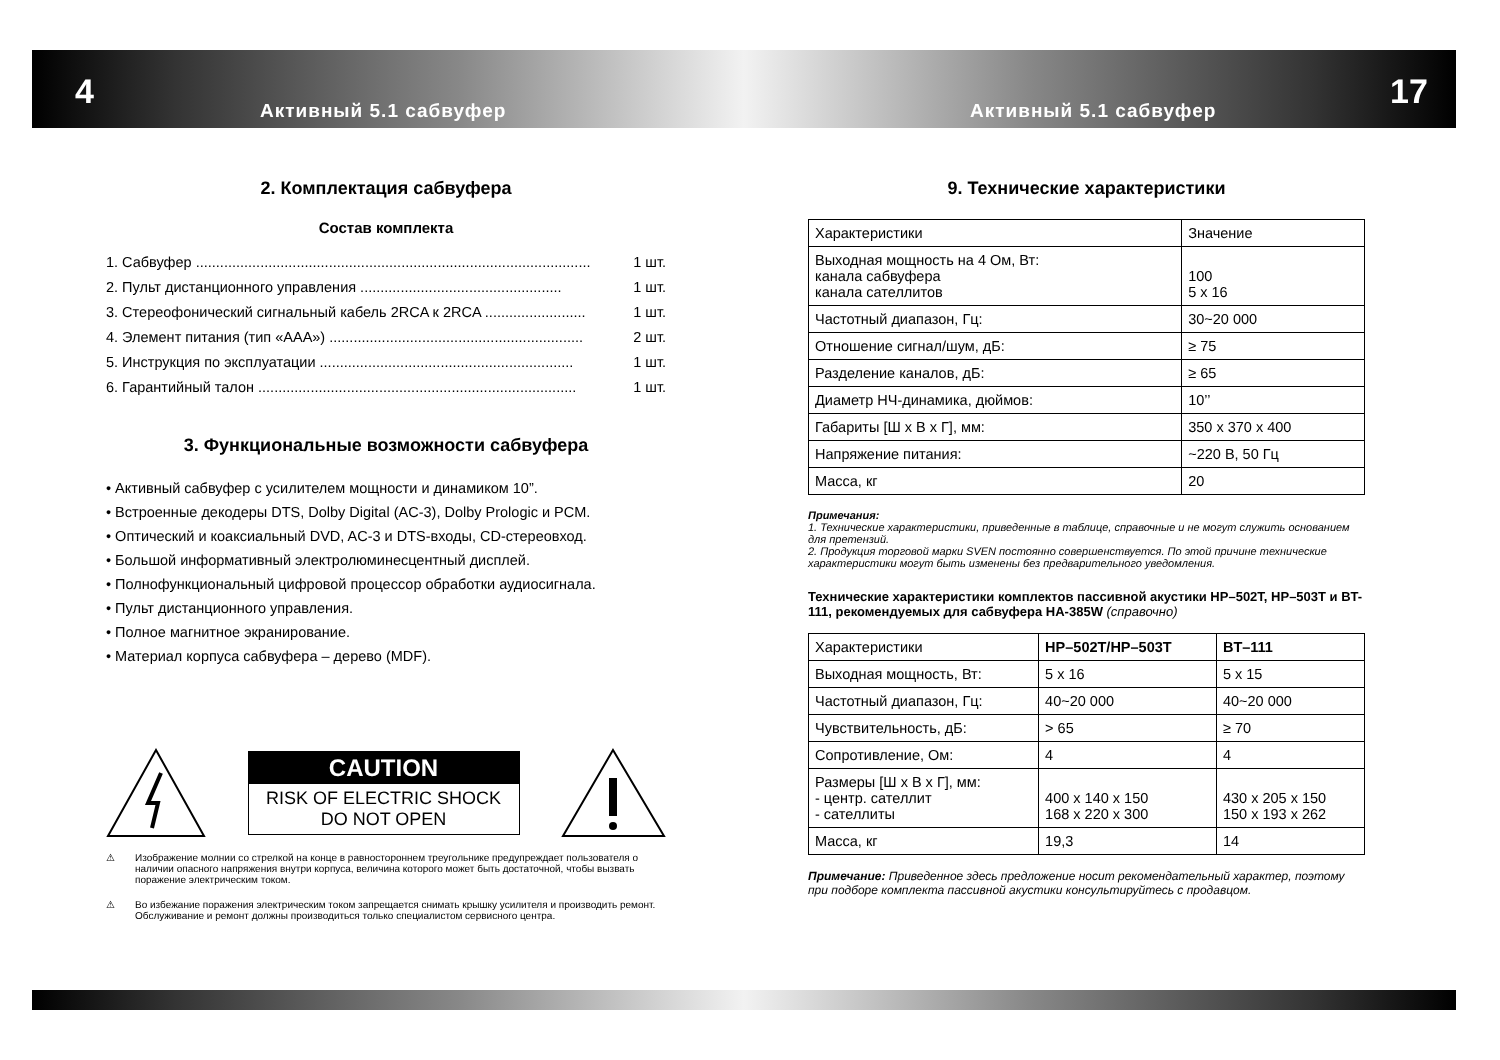4 17
Активный 5.1 сабвуфер Активный 5.1 сабвуфер
2. Комплектация сабвуфера
Состав комплекта
1. Сабвуфер .................................................................................................. 1 шт.
2. Пульт дистанционного управления .................................................. 1 шт.
3. Стереофонический сигнальный кабель 2RCA к 2RCA ......................... 1 шт.
4. Элемент питания (тип «AAA») ............................................................... 2 шт.
5. Инструкция по эксплуатации ............................................................... 1 шт.
6. Гарантийный талон ............................................................................... 1 шт.
3. Функциональные возможности сабвуфера
• Активный сабвуфер с усилителем мощности и динамиком 10”.
• Встроенные декодеры DTS, Dolby Digital (AC-3), Dolby Prologic и PCM.
• Оптический и коаксиальный DVD, AC-3 и DTS-входы, CD-стереовход.
• Большой информативный электролюминесцентный дисплей.
• Полнофункциональный цифровой процессор обработки аудиосигнала.
• Пульт дистанционного управления.
• Полное магнитное экранирование.
• Материал корпуса сабвуфера – дерево (MDF).
CAUTION
RISK OF ELECTRIC SHOCK
DO NOT OPEN
⚠ Изображение молнии со стрелкой на конце в равностороннем треугольнике предупреждает пользователя о наличии опасного напряжения внутри корпуса, величина которого может быть достаточной, чтобы вызвать поражение электрическим током.
⚠ Во избежание поражения электрическим током запрещается снимать крышку усилителя и производить ремонт. Обслуживание и ремонт должны производиться только специалистом сервисного центра.
9. Технические характеристики
| Характеристики | Значение |
| --- | --- |
| Выходная мощность на 4 Ом, Вт: канала сабвуфера канала сателлитов | 100 5 x 16 |
| Частотный диапазон, Гц: | 30~20 000 |
| Отношение сигнал/шум, дБ: | ≥ 75 |
| Разделение каналов, дБ: | ≥ 65 |
| Диаметр НЧ-динамика, дюймов: | 10’’ |
| Габариты [Ш x В x Г], мм: | 350 x 370 x 400 |
| Напряжение питания: | ~220 В, 50 Гц |
| Масса, кг | 20 |
Примечания:
1. Технические характеристики, приведенные в таблице, справочные и не могут служить основанием для претензий.
2. Продукция торговой марки SVEN постоянно совершенствуется. По этой причине технические характеристики могут быть изменены без предварительного уведомления.
Технические характеристики комплектов пассивной акустики HP–502T, HP–503T и BT-111, рекомендуемых для сабвуфера HA-385W (справочно)
| Характеристики | HP–502T/HP–503T | BT–111 |
| --- | --- | --- |
| Выходная мощность, Вт: | 5 x 16 | 5 x 15 |
| Частотный диапазон, Гц: | 40~20 000 | 40~20 000 |
| Чувствительность, дБ: | > 65 | ≥ 70 |
| Сопротивление, Ом: | 4 | 4 |
| Размеры [Ш x В x Г], мм: - центр. сателлит - сателлиты | 400 x 140 x 150 168 x 220 x 300 | 430 x 205 x 150 150 x 193 x 262 |
| Масса, кг | 19,3 | 14 |
Примечание: Приведенное здесь предложение носит рекомендательный характер, поэтому при подборе комплекта пассивной акустики консультируйтесь с продавцом.